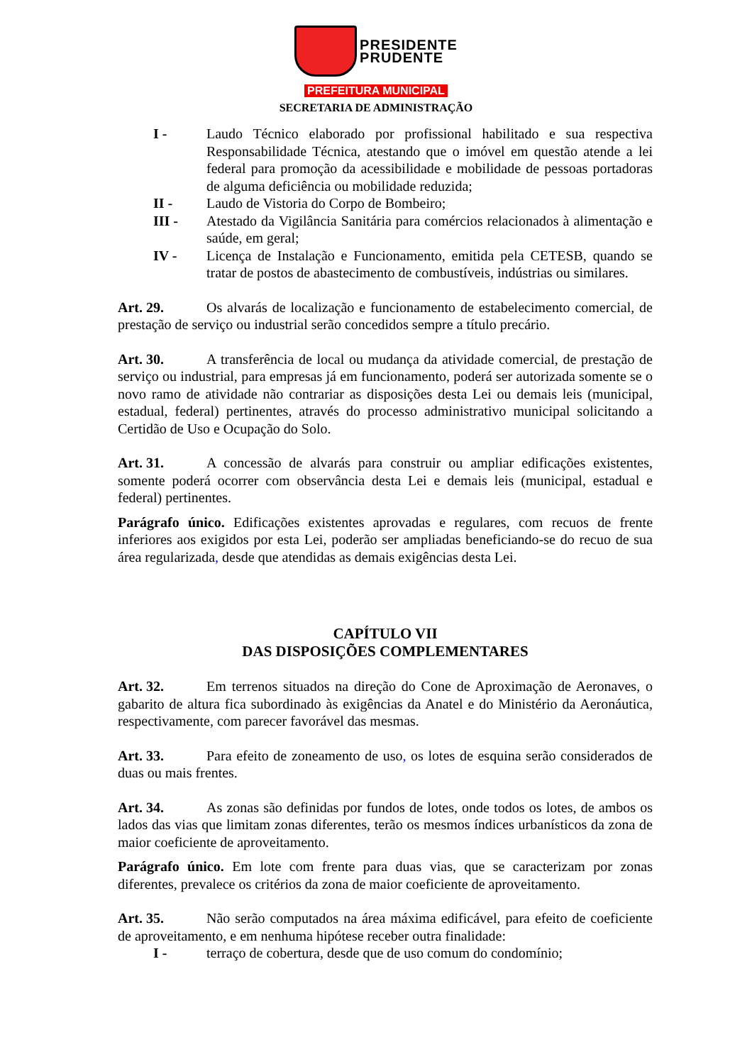PRESIDENTE
PRUDENTE
PREFEITURA MUNICIPAL
SECRETARIA DE ADMINISTRAÇÃO
I - Laudo Técnico elaborado por profissional habilitado e sua respectiva Responsabilidade Técnica, atestando que o imóvel em questão atende a lei federal para promoção da acessibilidade e mobilidade de pessoas portadoras de alguma deficiência ou mobilidade reduzida;
II - Laudo de Vistoria do Corpo de Bombeiro;
III - Atestado da Vigilância Sanitária para comércios relacionados à alimentação e saúde, em geral;
IV - Licença de Instalação e Funcionamento, emitida pela CETESB, quando se tratar de postos de abastecimento de combustíveis, indústrias ou similares.
Art. 29. Os alvarás de localização e funcionamento de estabelecimento comercial, de prestação de serviço ou industrial serão concedidos sempre a título precário.
Art. 30. A transferência de local ou mudança da atividade comercial, de prestação de serviço ou industrial, para empresas já em funcionamento, poderá ser autorizada somente se o novo ramo de atividade não contrariar as disposições desta Lei ou demais leis (municipal, estadual, federal) pertinentes, através do processo administrativo municipal solicitando a Certidão de Uso e Ocupação do Solo.
Art. 31. A concessão de alvarás para construir ou ampliar edificações existentes, somente poderá ocorrer com observância desta Lei e demais leis (municipal, estadual e federal) pertinentes.
Parágrafo único. Edificações existentes aprovadas e regulares, com recuos de frente inferiores aos exigidos por esta Lei, poderão ser ampliadas beneficiando-se do recuo de sua área regularizada, desde que atendidas as demais exigências desta Lei.
CAPÍTULO VII
DAS DISPOSIÇÕES COMPLEMENTARES
Art. 32. Em terrenos situados na direção do Cone de Aproximação de Aeronaves, o gabarito de altura fica subordinado às exigências da Anatel e do Ministério da Aeronáutica, respectivamente, com parecer favorável das mesmas.
Art. 33. Para efeito de zoneamento de uso, os lotes de esquina serão considerados de duas ou mais frentes.
Art. 34. As zonas são definidas por fundos de lotes, onde todos os lotes, de ambos os lados das vias que limitam zonas diferentes, terão os mesmos índices urbanísticos da zona de maior coeficiente de aproveitamento.
Parágrafo único. Em lote com frente para duas vias, que se caracterizam por zonas diferentes, prevalece os critérios da zona de maior coeficiente de aproveitamento.
Art. 35. Não serão computados na área máxima edificável, para efeito de coeficiente de aproveitamento, e em nenhuma hipótese receber outra finalidade:
I - terraço de cobertura, desde que de uso comum do condomínio;